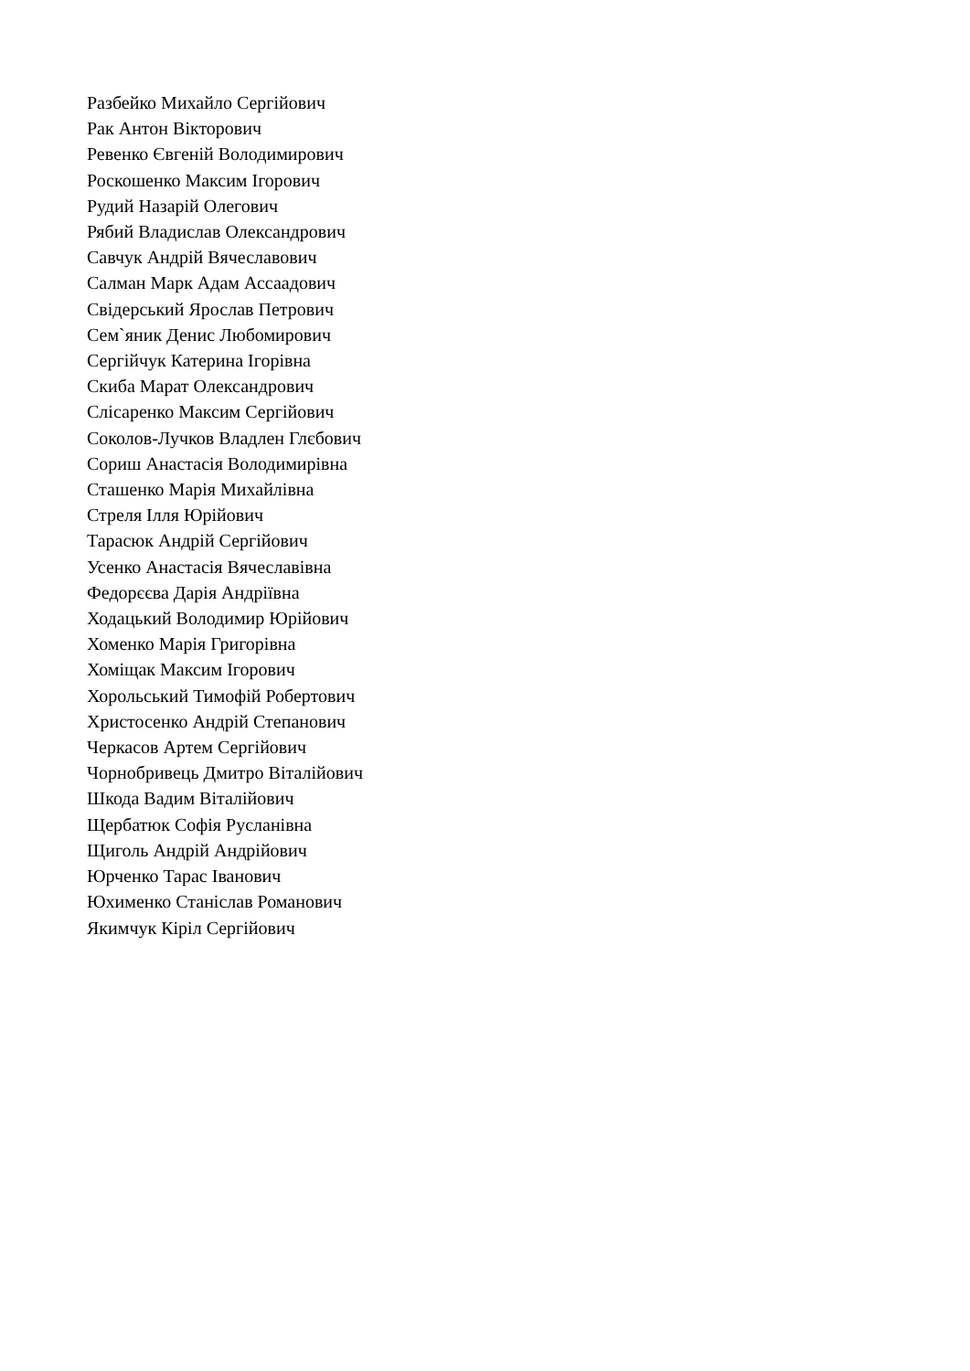Разбейко Михайло Сергійович
Рак Антон Вікторович
Ревенко Євгеній Володимирович
Роскошенко Максим Ігорович
Рудий Назарій Олегович
Рябий Владислав Олександрович
Савчук Андрій Вячеславович
Салман Марк Адам Ассаадович
Свідерський Ярослав Петрович
Сем`яник Денис Любомирович
Сергійчук Катерина Ігорівна
Скиба Марат Олександрович
Слісаренко Максим Сергійович
Соколов-Лучков Владлен Глєбович
Сориш Анастасія Володимирівна
Сташенко Марія Михайлівна
Стреля Ілля Юрійович
Тарасюк Андрій Сергійович
Усенко Анастасія Вячеславівна
Федорєєва Дарія Андріївна
Ходацький Володимир Юрійович
Хоменко Марія Григорівна
Хоміщак Максим Ігорович
Хорольський Тимофій Робертович
Христосенко Андрій Степанович
Черкасов Артем Сергійович
Чорнобривець Дмитро Віталійович
Шкода Вадим Віталійович
Щербатюк Софія Русланівна
Щиголь Андрій Андрійович
Юрченко Тарас Іванович
Юхименко Станіслав Романович
Якимчук Кіріл Сергійович